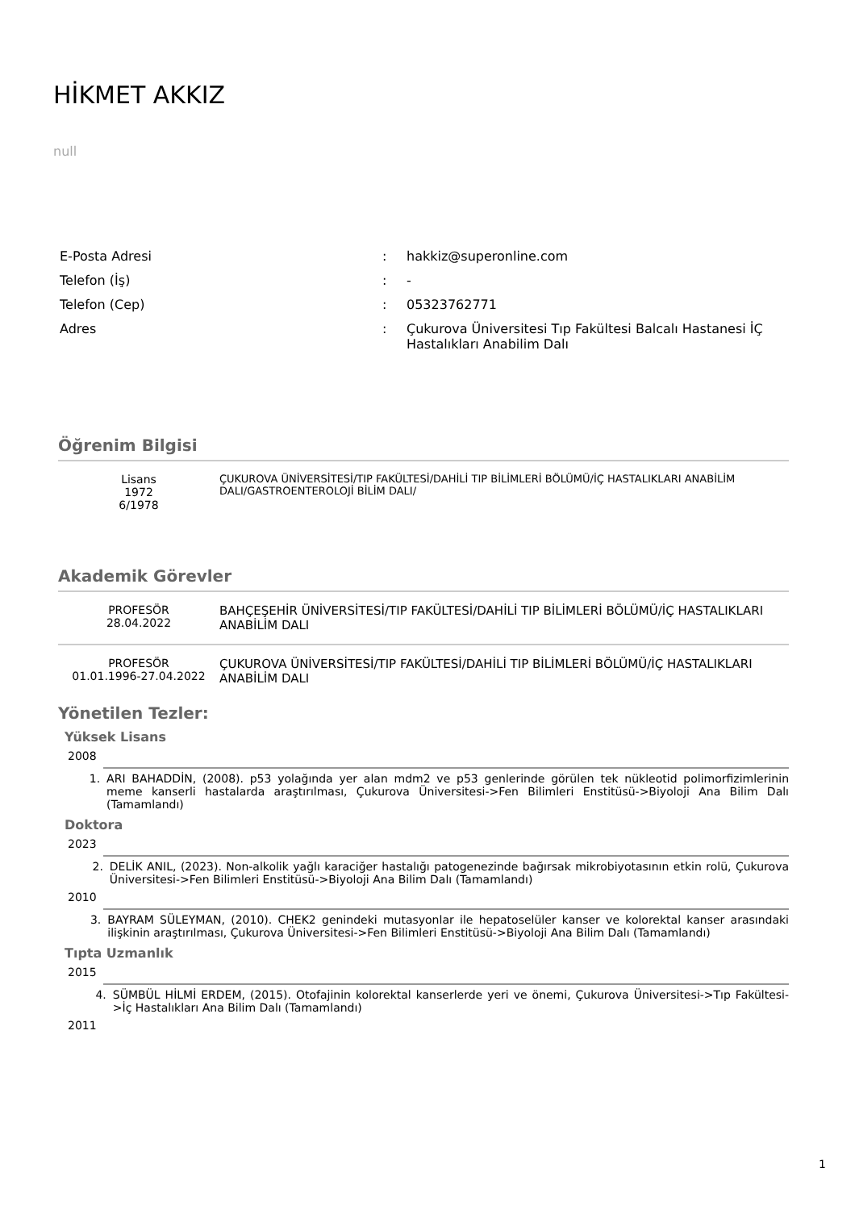HİKMET AKKIZ
null
| E-Posta Adresi | : | hakkiz@superonline.com |
| Telefon (İş) | : | - |
| Telefon (Cep) | : | 05323762771 |
| Adres | : | Çukurova Üniversitesi Tıp Fakültesi Balcalı Hastanesi İÇ Hastalıkları Anabilim Dalı |
Öğrenim Bilgisi
Lisans
1972
6/1978
ÇUKUROVA ÜNİVERSİTESİ/TIP FAKÜLTESİ/DAHİLİ TIP BİLİMLERİ BÖLÜMÜ/İÇ HASTALIKLARI ANABİLİM DALI/GASTROENTEROLOJİ BİLİM DALI/
Akademik Görevler
PROFESÖR
28.04.2022
BAHÇEŞEHİR ÜNİVERSİTESİ/TIP FAKÜLTESİ/DAHİLİ TIP BİLİMLERİ BÖLÜMÜ/İÇ HASTALIKLARI ANABİLİM DALI
PROFESÖR
01.01.1996-27.04.2022
ÇUKUROVA ÜNİVERSİTESİ/TIP FAKÜLTESİ/DAHİLİ TIP BİLİMLERİ BÖLÜMÜ/İÇ HASTALIKLARI ANABİLİM DALI
Yönetilen Tezler:
Yüksek Lisans
2008
1. ARI BAHADDİN, (2008). p53 yolağında yer alan mdm2 ve p53 genlerinde görülen tek nükleotid polimorfizimlerinin meme kanserli hastalarda araştırılması, Çukurova Üniversitesi->Fen Bilimleri Enstitüsü->Biyoloji Ana Bilim Dalı (Tamamlandı)
Doktora
2023
2. DELİK ANIL, (2023). Non-alkolik yağlı karaciğer hastalığı patogenezinde bağırsak mikrobiyotasının etkin rolü, Çukurova Üniversitesi->Fen Bilimleri Enstitüsü->Biyoloji Ana Bilim Dalı (Tamamlandı)
2010
3. BAYRAM SÜLEYMAN, (2010). CHEK2 genindeki mutasyonlar ile hepatoselüler kanser ve kolorektal kanser arasındaki ilişkinin araştırılması, Çukurova Üniversitesi->Fen Bilimleri Enstitüsü->Biyoloji Ana Bilim Dalı (Tamamlandı)
Tıpta Uzmanlık
2015
4. SÜMBÜL HİLMİ ERDEM, (2015). Otofajinin kolorektal kanserlerde yeri ve önemi, Çukurova Üniversitesi->Tıp Fakültesi->İç Hastalıkları Ana Bilim Dalı (Tamamlandı)
2011
1